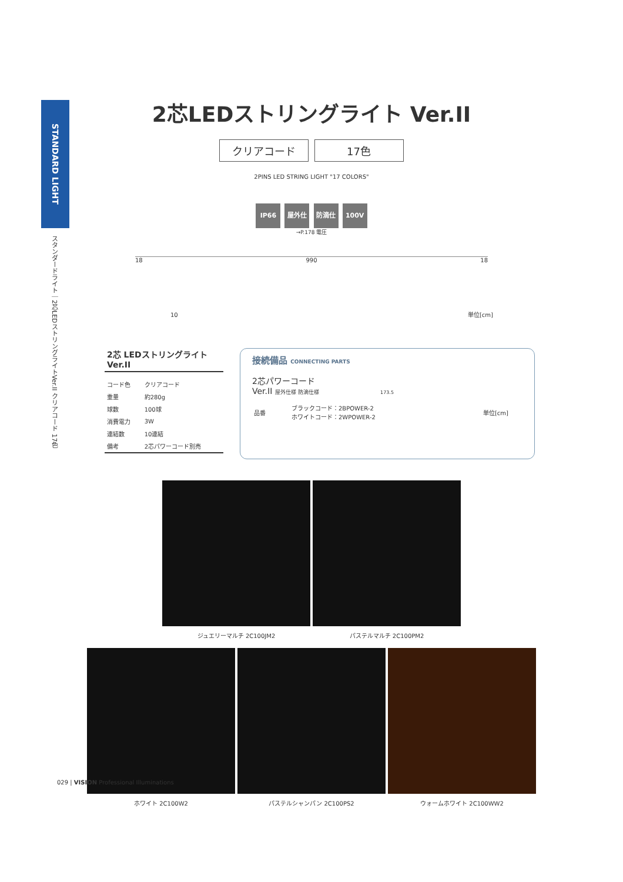STANDARD LIGHT
スタンダードライト｜2芯LEDストリングライトVer.II クリアコード 17色
2芯LEDストリングライト Ver.II
クリアコード 17色
2PINS LED STRING LIGHT "17 COLORS"
IP66 屋外仕様 防滴仕様 100V
→P.178 電圧
18 990 18
10 単位[cm]
2芯 LEDストリングライト Ver.II
| コード色 | クリアコード |
| 重量 | 約280g |
| 球数 | 100球 |
| 消費電力 | 3W |
| 連結数 | 10連結 |
| 備考 | 2芯パワーコード別売 |
接続備品 CONNECTING PARTS
2芯パワーコード
Ver.II 屋外仕様 防滴仕様 173.5
| 品番 | ブラックコード：2BPOWER-2 ホワイトコード：2WPOWER-2 | 単位[cm] |
ジュエリーマルチ 2C100JM2 パステルマルチ 2C100PM2
ホワイト 2C100W2 パステルシャンパン 2C100PS2 ウォームホワイト 2C100WW2
029 | VISION Professional Illuminations